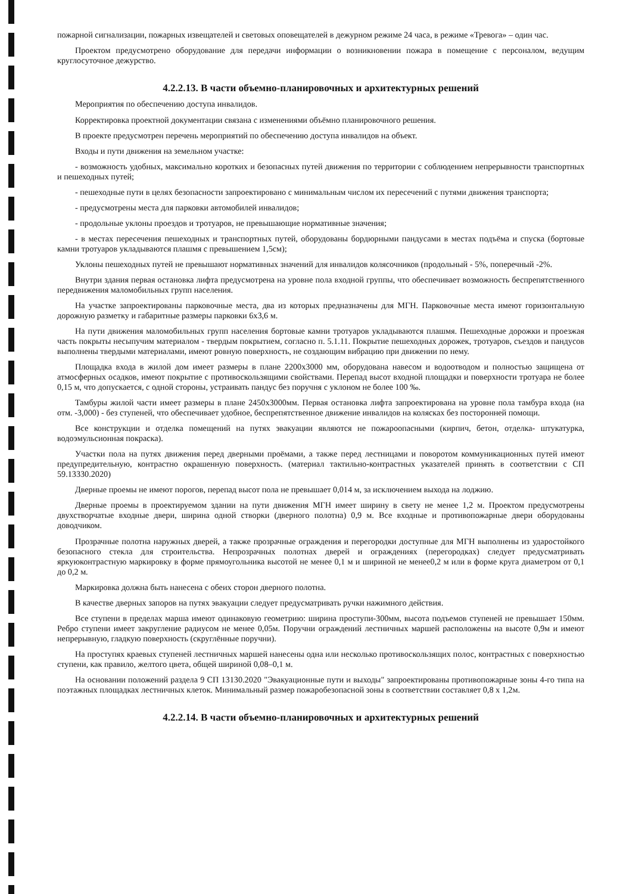пожарной сигнализации, пожарных извещателей и световых оповещателей в дежурном режиме 24 часа, в режиме «Тревога» – один час.
Проектом предусмотрено оборудование для передачи информации о возникновении пожара в помещение с персоналом, ведущим круглосуточное дежурство.
4.2.2.13. В части объемно-планировочных и архитектурных решений
Мероприятия по обеспечению доступа инвалидов.
Корректировка проектной документации связана с изменениями объёмно планировочного решения.
В проекте предусмотрен перечень мероприятий по обеспечению доступа инвалидов на объект.
Входы и пути движения на земельном участке:
- возможность удобных, максимально коротких и безопасных путей движения по территории с соблюдением непрерывности транспортных и пешеходных путей;
- пешеходные пути в целях безопасности запроектировано с минимальным числом их пересечений с путями движения транспорта;
- предусмотрены места для парковки автомобилей инвалидов;
- продольные уклоны проездов и тротуаров, не превышающие нормативные значения;
- в местах пересечения пешеходных и транспортных путей, оборудованы бордюрными пандусами в местах подъёма и спуска (бортовые камни тротуаров укладываются плашмя с превышением 1,5см);
Уклоны пешеходных путей не превышают нормативных значений для инвалидов колясочников (продольный - 5%, поперечный -2%.
Внутри здания первая остановка лифта предусмотрена на уровне пола входной группы, что обеспечивает возможность беспрепятственного передвижения маломобильных групп населения.
На участке запроектированы парковочные места, два из которых предназначены для МГН. Парковочные места имеют горизонтальную дорожную разметку и габаритные размеры парковки 6х3,6 м.
На пути движения маломобильных групп населения бортовые камни тротуаров укладываются плашмя. Пешеходные дорожки и проезжая часть покрыты несыпучим материалом - твердым покрытием, согласно п. 5.1.11. Покрытие пешеходных дорожек, тротуаров, съездов и пандусов выполнены твердыми материалами, имеют ровную поверхность, не создающим вибрацию при движении по нему.
Площадка входа в жилой дом имеет размеры в плане 2200х3000 мм, оборудована навесом и водоотводом и полностью защищена от атмосферных осадков, имеют покрытие с противоскользящими свойствами. Перепад высот входной площадки и поверхности тротуара не более 0,15 м, что допускается, с одной стороны, устраивать пандус без поручня с уклоном не более 100 ‰.
Тамбуры жилой части имеет размеры в плане 2450х3000мм. Первая остановка лифта запроектирована на уровне пола тамбура входа (на отм. -3,000) - без ступеней, что обеспечивает удобное, беспрепятственное движение инвалидов на колясках без посторонней помощи.
Все конструкции и отделка помещений на путях эвакуации являются не пожароопасными (кирпич, бетон, отделка- штукатурка, водоэмульсионная покраска).
Участки пола на путях движения перед дверными проёмами, а также перед лестницами и поворотом коммуникационных путей имеют предупредительную, контрастно окрашенную поверхность. (материал тактильно-контрастных указателей принять в соответствии с СП 59.13330.2020)
Дверные проемы не имеют порогов, перепад высот пола не превышает 0,014 м, за исключением выхода на лоджию.
Дверные проемы в проектируемом здании на пути движения МГН имеет ширину в свету не менее 1,2 м. Проектом предусмотрены двухстворчатые входные двери, ширина одной створки (дверного полотна) 0,9 м. Все входные и противопожарные двери оборудованы доводчиком.
Прозрачные полотна наружных дверей, а также прозрачные ограждения и перегородки доступные для МГН выполнены из ударостойкого безопасного стекла для строительства. Непрозрачных полотнах дверей и ограждениях (перегородках) следует предусматривать яркуюконтрастную маркировку в форме прямоугольника высотой не менее 0,1 м и шириной не менее0,2 м или в форме круга диаметром от 0,1 до 0,2 м.
Маркировка должна быть нанесена с обеих сторон дверного полотна.
В качестве дверных запоров на путях эвакуации следует предусматривать ручки нажимного действия.
Все ступени в пределах марша имеют одинаковую геометрию: ширина проступи-300мм, высота подъемов ступеней не превышает 150мм. Ребро ступени имеет закругление радиусом не менее 0,05м. Поручни ограждений лестничных маршей расположены на высоте 0,9м и имеют непрерывную, гладкую поверхность (скруглённые поручни).
На проступях краевых ступеней лестничных маршей нанесены одна или несколько противоскользящих полос, контрастных с поверхностью ступени, как правило, желтого цвета, общей шириной 0,08–0,1 м.
На основании положений раздела 9 СП 13130.2020 "Эвакуационные пути и выходы" запроектированы противопожарные зоны 4-го типа на поэтажных площадках лестничных клеток. Минимальный размер пожаробезопасной зоны в соответствии составляет 0,8 х 1,2м.
4.2.2.14. В части объемно-планировочных и архитектурных решений